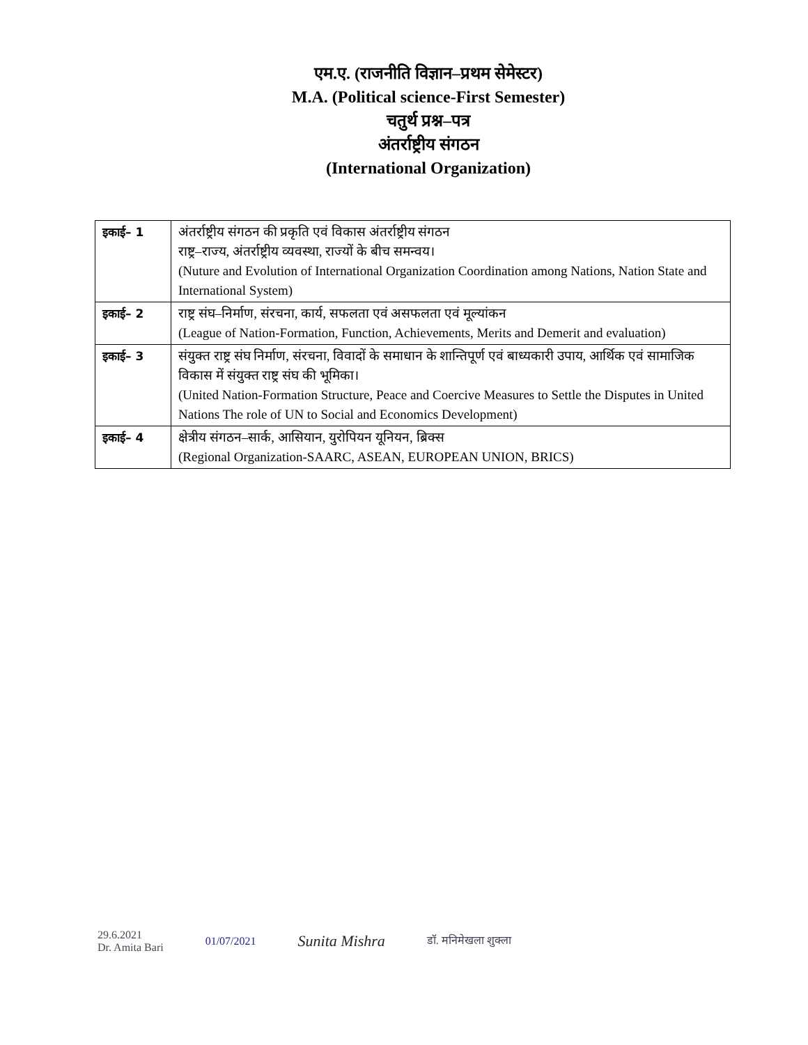एम.ए. (राजनीति विज्ञान–प्रथम सेमेस्टर)
M.A. (Political science-First Semester)
चतुर्थ प्रश्न–पत्र
अंतर्राष्ट्रीय संगठन
(International Organization)
| इकाई– 1 | अंतर्राष्ट्रीय संगठन की प्रकृति एवं विकास अंतर्राष्ट्रीय संगठन राष्ट्र–राज्य, अंतर्राष्ट्रीय व्यवस्था, राज्यों के बीच समन्वय। (Nuture and Evolution of International Organization Coordination among Nations, Nation State and International System) |
| इकाई– 2 | राष्ट्र संघ–निर्माण, संरचना, कार्य, सफलता एवं असफलता एवं मूल्यांकन (League of Nation-Formation, Function, Achievements, Merits and Demerit and evaluation) |
| इकाई– 3 | संयुक्त राष्ट्र संघ निर्माण, संरचना, विवादों के समाधान के शान्तिपूर्ण एवं बाध्यकारी उपाय, आर्थिक एवं सामाजिक विकास में संयुक्त राष्ट्र संघ की भूमिका। (United Nation-Formation Structure, Peace and Coercive Measures to Settle the Disputes in United Nations The role of UN to Social and Economics Development) |
| इकाई– 4 | क्षेत्रीय संगठन–सार्क, आसियान, युरोपियन यूनियन, ब्रिक्स (Regional Organization-SAARC, ASEAN, EUROPEAN UNION, BRICS) |
29.6.2021
Dr. Amita Bari
01/07/2021
Sunita Mishra
डॉ. मनिमेखला शुक्ला